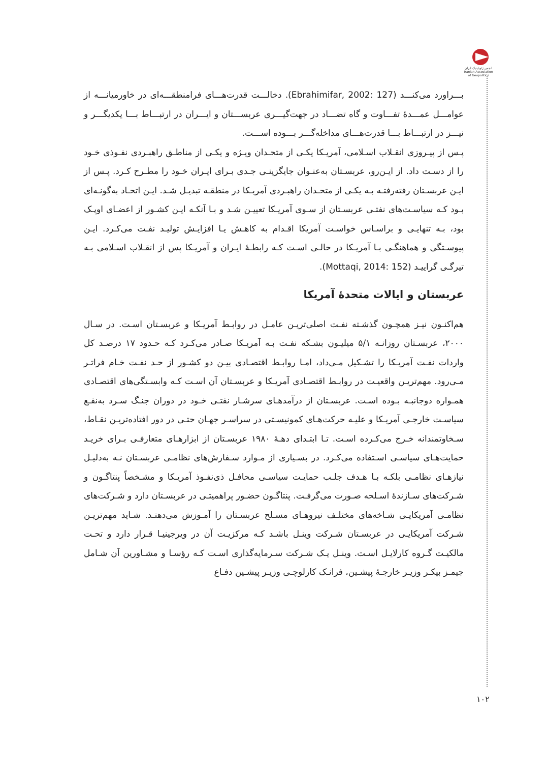انجمن ژئوپلیتیک ایران
Iranian Association of Geopolitics
بـــراورد می‌کنـــد (Ebrahimifar, 2002: 127). دخالـــت قدرت‌هـــای فرامنطقـــه‌ای در خاورمیانـــه از عوامـــل عمـــدۀ تفـــاوت و گاه تضـــاد در جهت‌گیـــری عربســـتان و ایـــران در ارتبـــاط بـــا یکدیگـــر و نیـــز در ارتبـــاط بـــا قدرت‌هـــای مداخله‌گـــر بـــوده اســـت.
پـس از پیـروزی انقـلاب اسـلامی، آمریـکا یکـی از متحـدان ویـژه و یکـی از مناطـق راهبـردی نفـوذی خـود را از دسـت داد. از ایـن‌رو، عربسـتان به‌عنـوان جایگزینـی جـدی بـرای ایـران خـود را مطـرح کـرد. پـس از ایـن عربسـتان رفته‌رفتـه بـه یکـی از متحـدان راهبـردی آمریـکا در منطقـه تبدیـل شـد. ایـن اتحـاد به‌گونـه‌ای بـود کـه سیاسـت‌های نفتـی عربسـتان از سـوی آمریـکا تعییـن شـد و بـا آنکـه ایـن کشـور از اعضـای اوپـک بود، بـه تنهایـی و براسـاس خواسـت آمریکا اقـدام به کاهـش یـا افزایـش تولیـد نفـت می‌کـرد. ایـن پیوسـتگی و هماهنگـی بـا آمریـکا در حالـی اسـت کـه رابطـۀ ایـران و آمریـکا پس از انقـلاب اسـلامی بـه تیرگـی گراییـد (Mottaqi, 2014: 152).
عربستان و ایالات متحدۀ آمریکا
هم‌اکنـون نیـز همچـون گذشـته نفـت اصلی‌تریـن عامـل در روابـط آمریـکا و عربسـتان اسـت. در سـال ۲۰۰۰، عربسـتان روزانـه ۵/۱ میلیـون بشـکه نفـت بـه آمریـکا صـادر می‌کـرد کـه حـدود ۱۷ درصـد کل واردات نفـت آمریـکا را تشـکیل مـی‌داد، امـا روابـط اقتصـادی بیـن دو کشـور از حـد نفـت خـام فراتـر مـی‌رود. مهم‌تریـن واقعیـت در روابـط اقتصـادی آمریـکا و عربسـتان آن اسـت کـه وابسـتگی‌های اقتصـادی همـواره دوجانبـه بـوده اسـت. عربسـتان از درآمدهـای سرشـار نفتـی خـود در دوران جنـگ سـرد به‌نفـع سیاسـت خارجـی آمریـکا و علیـه حرکت‌هـای کمونیسـتی در سراسـر جهـان حتـی در دور افتاده‌تریـن نقـاط، سـخاوتمندانه خـرج می‌کـرده اسـت. تـا ابتـدای دهـۀ ۱۹۸۰ عربسـتان از ابزارهـای متعارفـی بـرای خریـد حمایت‌هـای سیاسـی اسـتفاده می‌کـرد. در بسـیاری از مـوارد سـفارش‌های نظامـی عربسـتان نـه به‌دلیـل نیازهـای نظامـی بلکـه بـا هـدف جلـب حمایـت سیاسـی محافـل ذی‌نفـوذ آمریـکا و مشـخصاً پنتاگـون و شـرکت‌های سـازندۀ اسـلحه صـورت می‌گرفـت. پنتاگـون حضـور پراهمیتـی در عربسـتان دارد و شـرکت‌های نظامـی آمریکایـی شـاخه‌های مختلـف نیروهـای مسـلح عربسـتان را آمـوزش می‌دهنـد. شـاید مهم‌تریـن شـرکت آمریکایـی در عربسـتان شـرکت وینـل باشـد کـه مرکزیـت آن در ویرجینیـا قـرار دارد و تحـت مالکیـت گـروه کارلایـل اسـت. وینـل یـک شـرکت سـرمایه‌گذاری اسـت کـه رؤسـا و مشـاورین آن شـامل جیمـز بیکـر وزیـر خارجـۀ پیشـین، فرانـک کارلوچـی وزیـر پیشـین دفـاع
۱۰۲